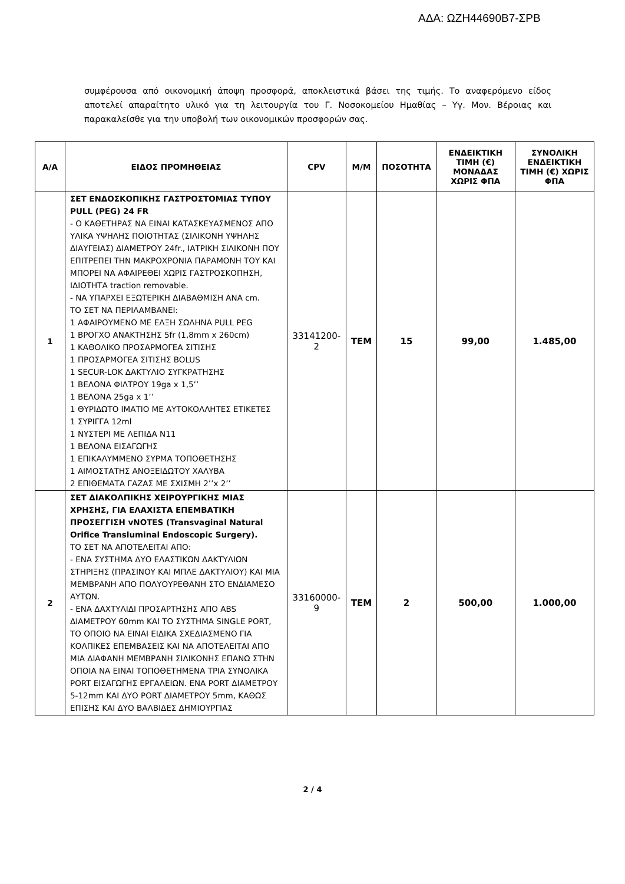ΑΔΑ: ΩΖΗ44690Β7-ΣΡΒ
συμφέρουσα από οικονομική άποψη προσφορά, αποκλειστικά βάσει της τιμής. Το αναφερόμενο είδος αποτελεί απαραίτητο υλικό για τη λειτουργία του Γ. Νοσοκομείου Ημαθίας – Υγ. Μον. Βέροιας και παρακαλείσθε για την υποβολή των οικονομικών προσφορών σας.
| Α/Α | ΕΙΔΟΣ ΠΡΟΜΗΘΕΙΑΣ | CPV | Μ/Μ | ΠΟΣΟΤΗΤΑ | ΕΝΔΕΙΚΤΙΚΗ ΤΙΜΗ (€) ΜΟΝΑΔΑΣ ΧΩΡΙΣ ΦΠΑ | ΣΥΝΟΛΙΚΗ ΕΝΔΕΙΚΤΙΚΗ ΤΙΜΗ (€) ΧΩΡΙΣ ΦΠΑ |
| --- | --- | --- | --- | --- | --- | --- |
| 1 | ΣΕΤ ΕΝΔΟΣΚΟΠΙΚΗΣ ΓΑΣΤΡΟΣΤΟΜΙΑΣ ΤΥΠΟΥ PULL (PEG) 24 FR - Ο ΚΑΘΕΤΗΡΑΣ ΝΑ ΕΙΝΑΙ ΚΑΤΑΣΚΕΥΑΣΜΕΝΟΣ ΑΠΟ ΥΛΙΚΑ ΥΨΗΛΗΣ ΠΟΙΟΤΗΤΑΣ (ΣΙΛΙΚΟΝΗ ΥΨΗΛΗΣ ΔΙΑΥΓΕΙΑΣ) ΔΙΑΜΕΤΡΟΥ 24fr., ΙΑΤΡΙΚΗ ΣΙΛΙΚΟΝΗ ΠΟΥ ΕΠΙΤΡΕΠΕΙ ΤΗΝ ΜΑΚΡΟΧΡΟΝΙΑ ΠΑΡΑΜΟΝΗ ΤΟΥ ΚΑΙ ΜΠΟΡΕΙ ΝΑ ΑΦΑΙΡΕΘΕΙ ΧΩΡΙΣ ΓΑΣΤΡΟΣΚΟΠΗΣΗ, ΙΔΙΟΤΗΤΑ traction removable. - ΝΑ ΥΠΑΡΧΕΙ ΕΞΩΤΕΡΙΚΗ ΔΙΑΒΑΘΜΙΣΗ ΑΝΑ cm. ΤΟ ΣΕΤ ΝΑ ΠΕΡΙΛΑΜΒΑΝΕΙ: 1 ΑΦΑΙΡΟΥΜΕΝΟ ΜΕ ΕΛΞΗ ΣΩΛΗΝΑ PULL PEG 1 ΒΡΟΓΧΟ ΑΝΑΚΤΗΣΗΣ 5fr (1,8mm x 260cm) 1 ΚΑΘΟΛΙΚΟ ΠΡΟΣΑΡΜΟΓΕΑ ΣΙΤΙΣΗΣ 1 ΠΡΟΣΑΡΜΟΓΕΑ ΣΙΤΙΣΗΣ BOLUS 1 SECUR-LOK ΔΑΚΤΥΛΙΟ ΣΥΓΚΡΑΤΗΣΗΣ 1 ΒΕΛΟΝΑ ΦΙΛΤΡΟΥ 19ga x 1,5’’ 1 ΒΕΛΟΝΑ 25ga x 1’’ 1 ΘΥΡΙΔΩΤΟ ΙΜΑΤΙΟ ΜΕ ΑΥΤΟΚΟΛΛΗΤΕΣ ΕΤΙΚΕΤΕΣ 1 ΣΥΡΙΓΓΑ 12ml 1 ΝΥΣΤΕΡΙ ΜΕ ΛΕΠΙΔΑ Ν11 1 ΒΕΛΟΝΑ ΕΙΣΑΓΩΓΗΣ 1 ΕΠΙΚΑΛΥΜΜΕΝΟ ΣΥΡΜΑ ΤΟΠΟΘΕΤΗΣΗΣ 1 ΑΙΜΟΣΤΑΤΗΣ ΑΝΟΞΕΙΔΩΤΟΥ ΧΑΛΥΒΑ 2 ΕΠΙΘΕΜΑΤΑ ΓΑΖΑΣ ΜΕ ΣΧΙΣΜΗ 2’’x 2’’ | 33141200-2 | ΤΕΜ | 15 | 99,00 | 1.485,00 |
| 2 | ΣΕΤ ΔΙΑΚΟΛΠΙΚΗΣ ΧΕΙΡΟΥΡΓΙΚΗΣ ΜΙΑΣ ΧΡΗΣΗΣ, ΓΙΑ ΕΛΑΧΙΣΤΑ ΕΠΕΜΒΑΤΙΚΗ ΠΡΟΣΕΓΓΙΣΗ vNOTES (Transvaginal Natural Orifice Transluminal Endoscopic Surgery). ΤΟ ΣΕΤ ΝΑ ΑΠΟΤΕΛΕΙΤΑΙ ΑΠΟ: - ΕΝΑ ΣΥΣΤΗΜΑ ΔΥΟ ΕΛΑΣΤΙΚΩΝ ΔΑΚΤΥΛΙΩΝ ΣΤΗΡΙΞΗΣ (ΠΡΑΣΙΝΟΥ ΚΑΙ ΜΠΛΕ ΔΑΚΤΥΛΙΟΥ) ΚΑΙ ΜΙΑ ΜΕΜΒΡΑΝΗ ΑΠΟ ΠΟΛΥΟΥΡΕΘΑΝΗ ΣΤΟ ΕΝΔΙΑΜΕΣΟ ΑΥΤΩΝ. - ΕΝΑ ΔΑΧΤΥΛΙΔΙ ΠΡΟΣΑΡΤΗΣΗΣ ΑΠΟ ABS ΔΙΑΜΕΤΡΟΥ 60mm ΚΑΙ ΤΟ ΣΥΣΤΗΜΑ SINGLE PORT, ΤΟ ΟΠΟΙΟ ΝΑ ΕΙΝΑΙ ΕΙΔΙΚΑ ΣΧΕΔΙΑΣΜΕΝΟ ΓΙΑ ΚΟΛΠΙΚΕΣ ΕΠΕΜΒΑΣΕΙΣ ΚΑΙ ΝΑ ΑΠΟΤΕΛΕΙΤΑΙ ΑΠΟ ΜΙΑ ΔΙΑΦΑΝΗ ΜΕΜΒΡΑΝΗ ΣΙΛΙΚΟΝΗΣ ΕΠΑΝΩ ΣΤΗΝ ΟΠΟΙΑ ΝΑ ΕΙΝΑΙ ΤΟΠΟΘΕΤΗΜΕΝΑ ΤΡΙΑ ΣΥΝΟΛΙΚΑ PORT ΕΙΣΑΓΩΓΗΣ ΕΡΓΑΛΕΙΩΝ. ΕΝΑ PORT ΔΙΑΜΕΤΡΟΥ 5-12mm ΚΑΙ ΔΥΟ PORT ΔΙΑΜΕΤΡΟΥ 5mm, ΚΑΘΩΣ ΕΠΙΣΗΣ ΚΑΙ ΔΥΟ ΒΑΛΒΙΔΕΣ ΔΗΜΙΟΥΡΓΙΑΣ | 33160000-9 | ΤΕΜ | 2 | 500,00 | 1.000,00 |
2 / 4